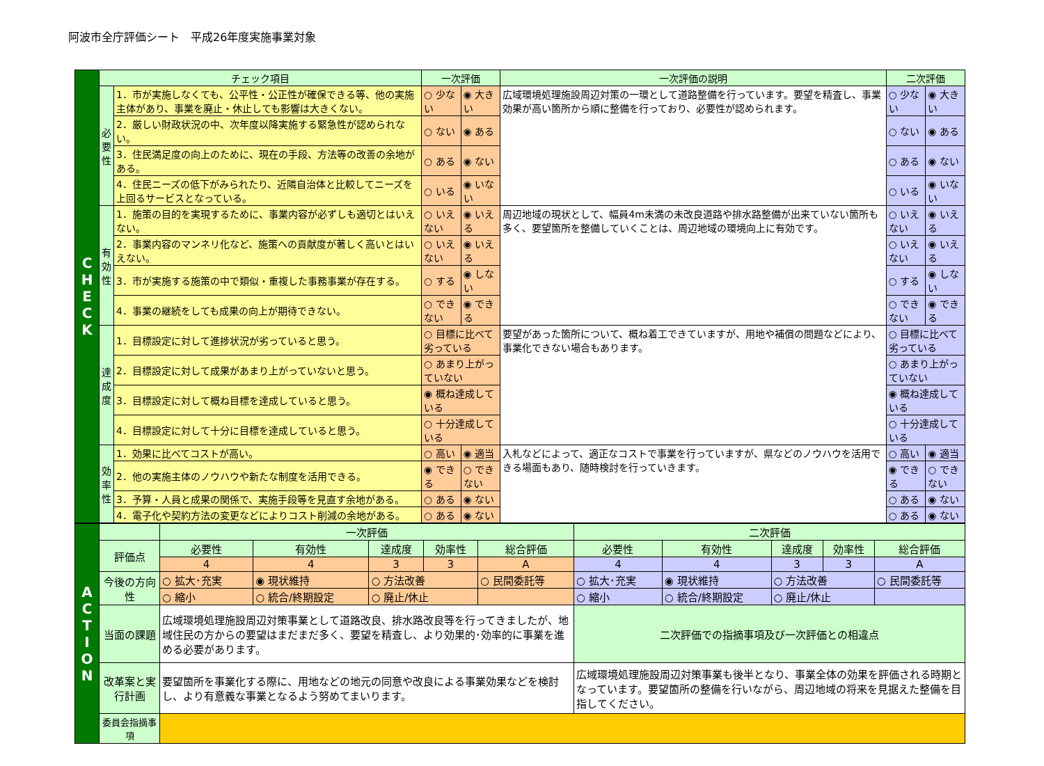阿波市全庁評価シート　平成26年度実施事業対象
| C H E C K | チェック項目 | | 一次評価 | | 一次評価の説明 | 二次評価 | |
| | 必 要 性 | 1．市が実施しなくても、公平性・公正性が確保できる等、他の実施主体があり、事業を廃止・休止しても影響は大きくない。 | ○ 少ない | ◉ 大きい | 広域環境処理施設周辺対策の一環として道路整備を行っています。要望を精査し、事業効果が高い箇所から順に整備を行っており、必要性が認められます。 | ○ 少ない | ◉ 大きい |
| | | 2．厳しい財政状況の中、次年度以降実施する緊急性が認められない。 | ○ ない | ◉ ある | | ○ ない | ◉ ある |
| | | 3．住民満足度の向上のために、現在の手段、方法等の改善の余地がある。 | ○ ある | ◉ ない | | ○ ある | ◉ ない |
| | | 4．住民ニーズの低下がみられたり、近隣自治体と比較してニーズを上回るサービスとなっている。 | ○ いる | ◉ いない | | ○ いる | ◉ いない |
| | 有 効 性 | 1．施策の目的を実現するために、事業内容が必ずしも適切とはいえない。 | ○ いえない | ◉ いえる | 周辺地域の現状として、幅員4m未満の未改良道路や排水路整備が出来ていない箇所も多く、要望箇所を整備していくことは、周辺地域の環境向上に有効です。 | ○ いえない | ◉ いえる |
| | | 2．事業内容のマンネリ化など、施策への貢献度が著しく高いとはいえない。 | ○ いえない | ◉ いえる | | ○ いえない | ◉ いえる |
| | | 3．市が実施する施策の中で類似・重複した事務事業が存在する。 | ○ する | ◉ しない | | ○ する | ◉ しない |
| | | 4．事業の継続をしても成果の向上が期待できない。 | ○ できない | ◉ できる | | ○ できない | ◉ できる |
| | 達 成 度 | 1．目標設定に対して進捗状況が劣っていると思う。 | ○ 目標に比べて劣っている | | 要望があった箇所について、概ね着工できていますが、用地や補償の問題などにより、事業化できない場合もあります。 | ○ 目標に比べて劣っている | |
| | | 2．目標設定に対して成果があまり上がっていないと思う。 | ○ あまり上がっていない | | | ○ あまり上がっていない | |
| | | 3．目標設定に対して概ね目標を達成していると思う。 | ◉ 概ね達成している | | | ◉ 概ね達成している | |
| | | 4．目標設定に対して十分に目標を達成していると思う。 | ○ 十分達成している | | | ○ 十分達成している | |
| | 効 率 性 | 1．効果に比べてコストが高い。 | ○ 高い | ◉ 適当 | 入札などによって、適正なコストで事業を行っていますが、県などのノウハウを活用できる場面もあり、随時検討を行っていきます。 | ○ 高い | ◉ 適当 |
| | | 2．他の実施主体のノウハウや新たな制度を活用できる。 | ◉ できる | ○ できない | | ◉ できる | ○ できない |
| | | 3．予算・人員と成果の関係で、実施手段等を見直す余地がある。 | ○ ある | ◉ ない | | ○ ある | ◉ ない |
| | | 4．電子化や契約方法の変更などによりコスト削減の余地がある。 | ○ ある | ◉ ない | | ○ ある | ◉ ない |
| A C T I O N | | 一次評価 | | | | | 二次評価 | | | | |
| | 評価点 | 必要性 | 有効性 | 達成度 | 効率性 | 総合評価 | 必要性 | 有効性 | 達成度 | 効率性 | 総合評価 |
| | | 4 | 4 | 3 | 3 | A | 4 | 4 | 3 | 3 | A |
| | 今後の方向性 | ○ 拡大･充実 | ◉ 現状維持 | ○ 方法改善 | | ○ 民間委託等 | ○ 拡大･充実 | ◉ 現状維持 | ○ 方法改善 | | ○ 民間委託等 |
| | | ○ 縮小 | ○ 統合/終期設定 | ○ 廃止/休止 | | | ○ 縮小 | ○ 統合/終期設定 | ○ 廃止/休止 | | |
| | 当面の課題 | 広域環境処理施設周辺対策事業として道路改良、排水路改良等を行ってきましたが、地域住民の方からの要望はまだまだ多く、要望を精査し、より効果的･効率的に事業を進める必要があります。 | | | | | 二次評価での指摘事項及び一次評価との相違点 | | | | |
| | 改革案と実行計画 | 要望箇所を事業化する際に、用地などの地元の同意や改良による事業効果などを検討し、より有意義な事業となるよう努めてまいります。 | | | | | 広域環境処理施設周辺対策事業も後半となり、事業全体の効果を評価される時期となっています。要望箇所の整備を行いながら、周辺地域の将来を見据えた整備を目指してください。 | | | | |
| | 委員会指摘事項 | | | | | | | | | | |